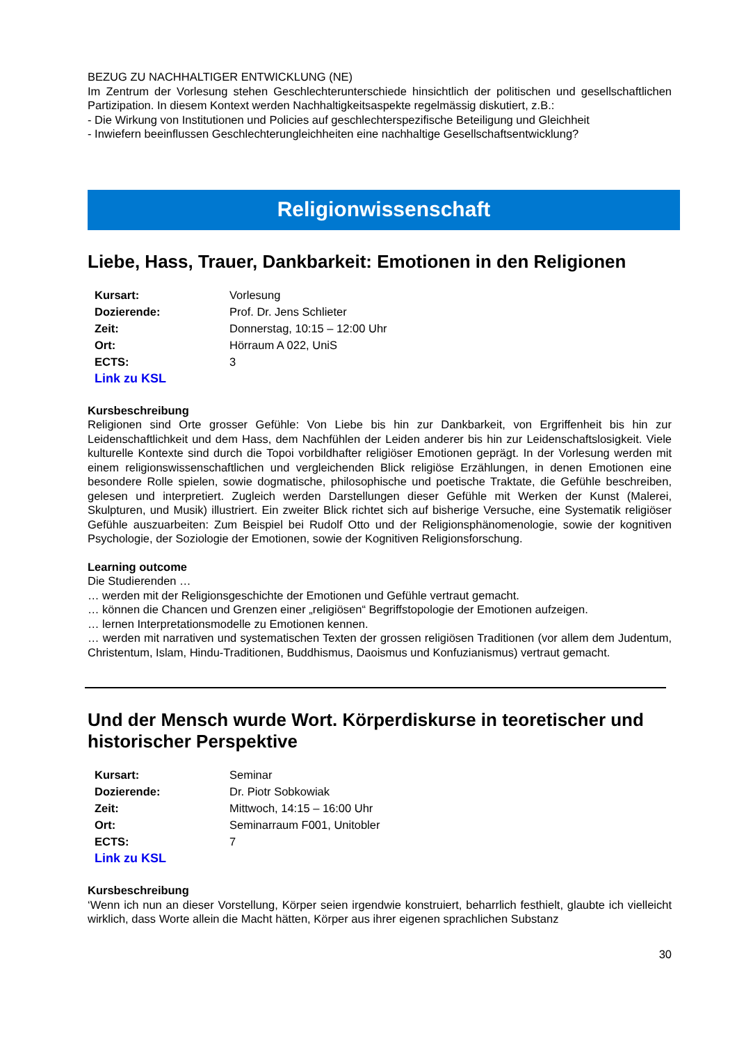BEZUG ZU NACHHALTIGER ENTWICKLUNG (NE)
Im Zentrum der Vorlesung stehen Geschlechterunterschiede hinsichtlich der politischen und gesellschaftlichen Partizipation. In diesem Kontext werden Nachhaltigkeitsaspekte regelmässig diskutiert, z.B.:
- Die Wirkung von Institutionen und Policies auf geschlechterspezifische Beteiligung und Gleichheit
- Inwiefern beeinflussen Geschlechterungleichheiten eine nachhaltige Gesellschaftsentwicklung?
Religionwissenschaft
Liebe, Hass, Trauer, Dankbarkeit: Emotionen in den Religionen
| Kursart: | Vorlesung |
| Dozierende: | Prof. Dr. Jens Schlieter |
| Zeit: | Donnerstag, 10:15 – 12:00 Uhr |
| Ort: | Hörraum A 022, UniS |
| ECTS: | 3 |
| Link zu KSL | |
Kursbeschreibung
Religionen sind Orte grosser Gefühle: Von Liebe bis hin zur Dankbarkeit, von Ergriffenheit bis hin zur Leidenschaftlichkeit und dem Hass, dem Nachfühlen der Leiden anderer bis hin zur Leidenschaftslosigkeit. Viele kulturelle Kontexte sind durch die Topoi vorbildhafter religiöser Emotionen geprägt. In der Vorlesung werden mit einem religionswissenschaftlichen und vergleichenden Blick religiöse Erzählungen, in denen Emotionen eine besondere Rolle spielen, sowie dogmatische, philosophische und poetische Traktate, die Gefühle beschreiben, gelesen und interpretiert. Zugleich werden Darstellungen dieser Gefühle mit Werken der Kunst (Malerei, Skulpturen, und Musik) illustriert. Ein zweiter Blick richtet sich auf bisherige Versuche, eine Systematik religiöser Gefühle auszuarbeiten: Zum Beispiel bei Rudolf Otto und der Religionsphänomenologie, sowie der kognitiven Psychologie, der Soziologie der Emotionen, sowie der Kognitiven Religionsforschung.
Learning outcome
Die Studierenden …
… werden mit der Religionsgeschichte der Emotionen und Gefühle vertraut gemacht.
… können die Chancen und Grenzen einer „religiösen“ Begriffstopologie der Emotionen aufzeigen.
… lernen Interpretationsmodelle zu Emotionen kennen.
… werden mit narrativen und systematischen Texten der grossen religiösen Traditionen (vor allem dem Judentum, Christentum, Islam, Hindu-Traditionen, Buddhismus, Daoismus und Konfuzianismus) vertraut gemacht.
Und der Mensch wurde Wort. Körperdiskurse in teoretischer und historischer Perspektive
| Kursart: | Seminar |
| Dozierende: | Dr. Piotr Sobkowiak |
| Zeit: | Mittwoch, 14:15 – 16:00 Uhr |
| Ort: | Seminarraum F001, Unitobler |
| ECTS: | 7 |
| Link zu KSL | |
Kursbeschreibung
‘Wenn ich nun an dieser Vorstellung, Körper seien irgendwie konstruiert, beharrlich festhielt, glaubte ich vielleicht wirklich, dass Worte allein die Macht hätten, Körper aus ihrer eigenen sprachlichen Substanz
30